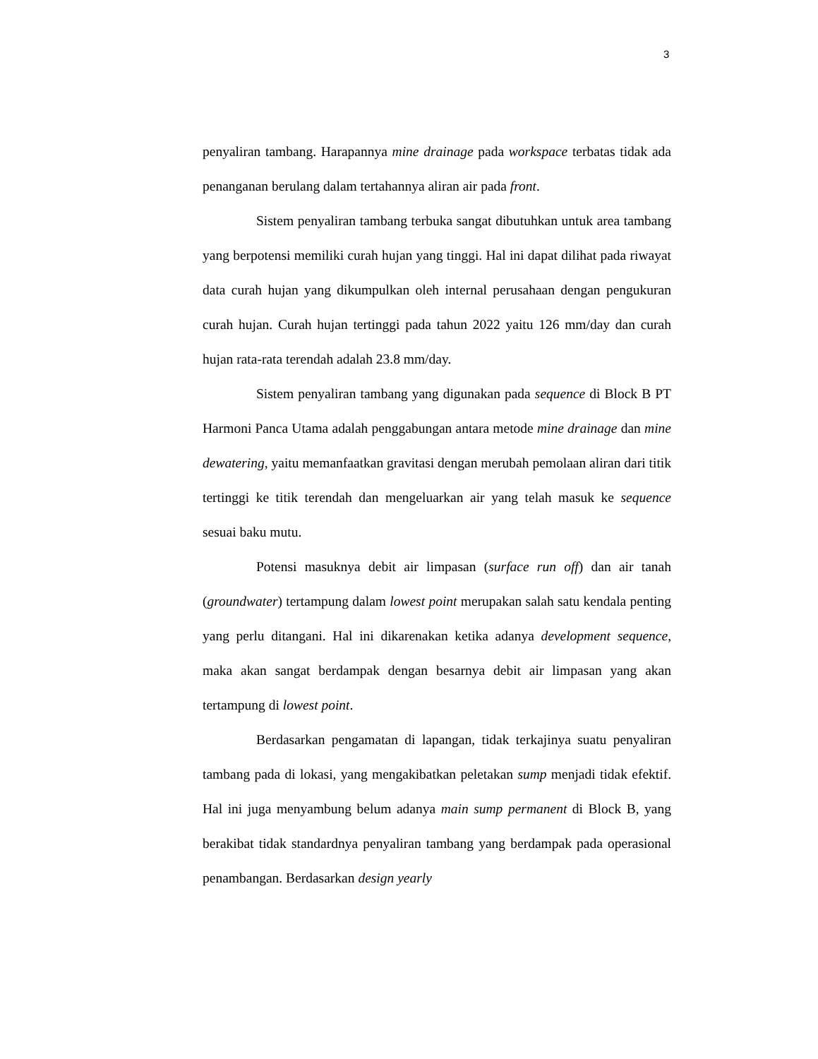3
penyaliran tambang. Harapannya mine drainage pada workspace terbatas tidak ada penanganan berulang dalam tertahannya aliran air pada front.
Sistem penyaliran tambang terbuka sangat dibutuhkan untuk area tambang yang berpotensi memiliki curah hujan yang tinggi. Hal ini dapat dilihat pada riwayat data curah hujan yang dikumpulkan oleh internal perusahaan dengan pengukuran curah hujan. Curah hujan tertinggi pada tahun 2022 yaitu 126 mm/day dan curah hujan rata-rata terendah adalah 23.8 mm/day.
Sistem penyaliran tambang yang digunakan pada sequence di Block B PT Harmoni Panca Utama adalah penggabungan antara metode mine drainage dan mine dewatering, yaitu memanfaatkan gravitasi dengan merubah pemolaan aliran dari titik tertinggi ke titik terendah dan mengeluarkan air yang telah masuk ke sequence sesuai baku mutu.
Potensi masuknya debit air limpasan (surface run off) dan air tanah (groundwater) tertampung dalam lowest point merupakan salah satu kendala penting yang perlu ditangani. Hal ini dikarenakan ketika adanya development sequence, maka akan sangat berdampak dengan besarnya debit air limpasan yang akan tertampung di lowest point.
Berdasarkan pengamatan di lapangan, tidak terkajinya suatu penyaliran tambang pada di lokasi, yang mengakibatkan peletakan sump menjadi tidak efektif. Hal ini juga menyambung belum adanya main sump permanent di Block B, yang berakibat tidak standardnya penyaliran tambang yang berdampak pada operasional penambangan. Berdasarkan design yearly